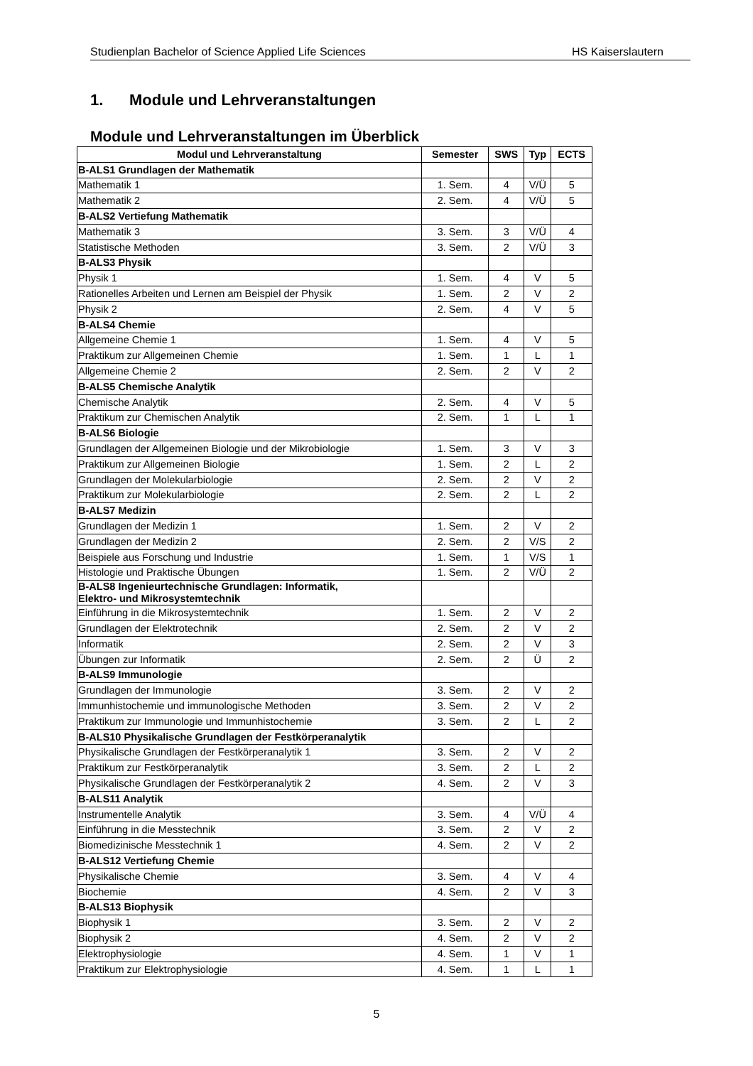Studienplan Bachelor of Science Applied Life Sciences HS Kaiserslautern
1. Module und Lehrveranstaltungen
Module und Lehrveranstaltungen im Überblick
| Modul und Lehrveranstaltung | Semester | SWS | Typ | ECTS |
| --- | --- | --- | --- | --- |
| B-ALS1 Grundlagen der Mathematik | | | | |
| Mathematik 1 | 1. Sem. | 4 | V/Ü | 5 |
| Mathematik 2 | 2. Sem. | 4 | V/Ü | 5 |
| B-ALS2 Vertiefung Mathematik | | | | |
| Mathematik 3 | 3. Sem. | 3 | V/Ü | 4 |
| Statistische Methoden | 3. Sem. | 2 | V/Ü | 3 |
| B-ALS3 Physik | | | | |
| Physik 1 | 1. Sem. | 4 | V | 5 |
| Rationelles Arbeiten und Lernen am Beispiel der Physik | 1. Sem. | 2 | V | 2 |
| Physik 2 | 2. Sem. | 4 | V | 5 |
| B-ALS4 Chemie | | | | |
| Allgemeine Chemie 1 | 1. Sem. | 4 | V | 5 |
| Praktikum zur Allgemeinen Chemie | 1. Sem. | 1 | L | 1 |
| Allgemeine Chemie 2 | 2. Sem. | 2 | V | 2 |
| B-ALS5 Chemische Analytik | | | | |
| Chemische Analytik | 2. Sem. | 4 | V | 5 |
| Praktikum zur Chemischen Analytik | 2. Sem. | 1 | L | 1 |
| B-ALS6 Biologie | | | | |
| Grundlagen der Allgemeinen Biologie und der Mikrobiologie | 1. Sem. | 3 | V | 3 |
| Praktikum zur Allgemeinen Biologie | 1. Sem. | 2 | L | 2 |
| Grundlagen der Molekularbiologie | 2. Sem. | 2 | V | 2 |
| Praktikum zur Molekularbiologie | 2. Sem. | 2 | L | 2 |
| B-ALS7 Medizin | | | | |
| Grundlagen der Medizin 1 | 1. Sem. | 2 | V | 2 |
| Grundlagen der Medizin 2 | 2. Sem. | 2 | V/S | 2 |
| Beispiele aus Forschung und Industrie | 1. Sem. | 1 | V/S | 1 |
| Histologie und Praktische Übungen | 1. Sem. | 2 | V/Ü | 2 |
| B-ALS8 Ingenieurtechnische Grundlagen: Informatik, Elektro- und Mikrosystemtechnik | | | | |
| Einführung in die Mikrosystemtechnik | 1. Sem. | 2 | V | 2 |
| Grundlagen der Elektrotechnik | 2. Sem. | 2 | V | 2 |
| Informatik | 2. Sem. | 2 | V | 3 |
| Übungen zur Informatik | 2. Sem. | 2 | Ü | 2 |
| B-ALS9 Immunologie | | | | |
| Grundlagen der Immunologie | 3. Sem. | 2 | V | 2 |
| Immunhistochemie und immunologische Methoden | 3. Sem. | 2 | V | 2 |
| Praktikum zur Immunologie und Immunhistochemie | 3. Sem. | 2 | L | 2 |
| B-ALS10 Physikalische Grundlagen der Festkörperanalytik | | | | |
| Physikalische Grundlagen der Festkörperanalytik 1 | 3. Sem. | 2 | V | 2 |
| Praktikum zur Festkörperanalytik | 3. Sem. | 2 | L | 2 |
| Physikalische Grundlagen der Festkörperanalytik 2 | 4. Sem. | 2 | V | 3 |
| B-ALS11 Analytik | | | | |
| Instrumentelle Analytik | 3. Sem. | 4 | V/Ü | 4 |
| Einführung in die Messtechnik | 3. Sem. | 2 | V | 2 |
| Biomedizinische Messtechnik 1 | 4. Sem. | 2 | V | 2 |
| B-ALS12 Vertiefung Chemie | | | | |
| Physikalische Chemie | 3. Sem. | 4 | V | 4 |
| Biochemie | 4. Sem. | 2 | V | 3 |
| B-ALS13 Biophysik | | | | |
| Biophysik 1 | 3. Sem. | 2 | V | 2 |
| Biophysik 2 | 4. Sem. | 2 | V | 2 |
| Elektrophysiologie | 4. Sem. | 1 | V | 1 |
| Praktikum zur Elektrophysiologie | 4. Sem. | 1 | L | 1 |
5